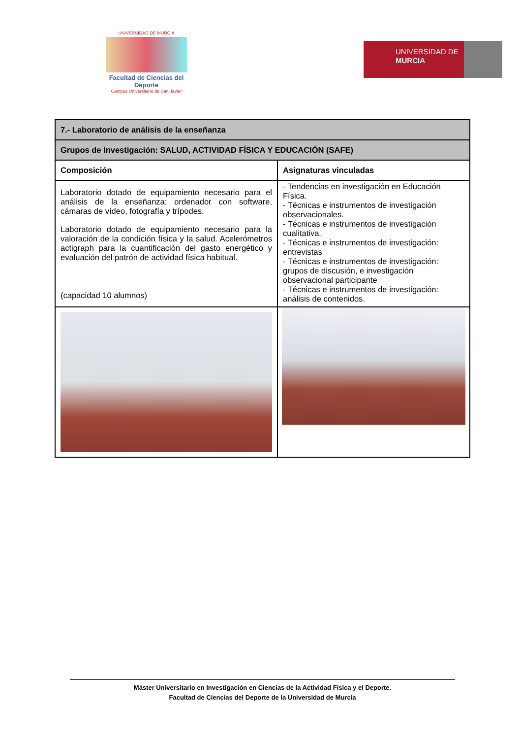UNIVERSIDAD DE MURCIA
Facultad de Ciencias del Deporte
Campus Universitario de San Javier
UNIVERSIDAD DE
MURCIA
| 7.- Laboratorio de análisis de la enseñanza | |
| Grupos de Investigación: SALUD, ACTIVIDAD FÍSICA Y EDUCACIÓN (SAFE) | |
| Composición | Asignaturas vinculadas |
| Laboratorio dotado de equipamiento necesario para el análisis de la enseñanza: ordenador con software, cámaras de vídeo, fotografía y trípodes. Laboratorio dotado de equipamiento necesario para la valoración de la condición física y la salud. Acelerómetros actigraph para la cuantificación del gasto energético y evaluación del patrón de actividad física habitual. (capacidad 10 alumnos) | - Tendencias en investigación en Educación Física. - Técnicas e instrumentos de investigación observacionales. - Técnicas e instrumentos de investigación cualitativa. - Técnicas e instrumentos de investigación: entrevistas - Técnicas e instrumentos de investigación: grupos de discusión, e investigación observacional participante - Técnicas e instrumentos de investigación: análisis de contenidos. |
Máster Universitario en Investigación en Ciencias de la Actividad Física y el Deporte.
Facultad de Ciencias del Deporte de la Universidad de Murcia